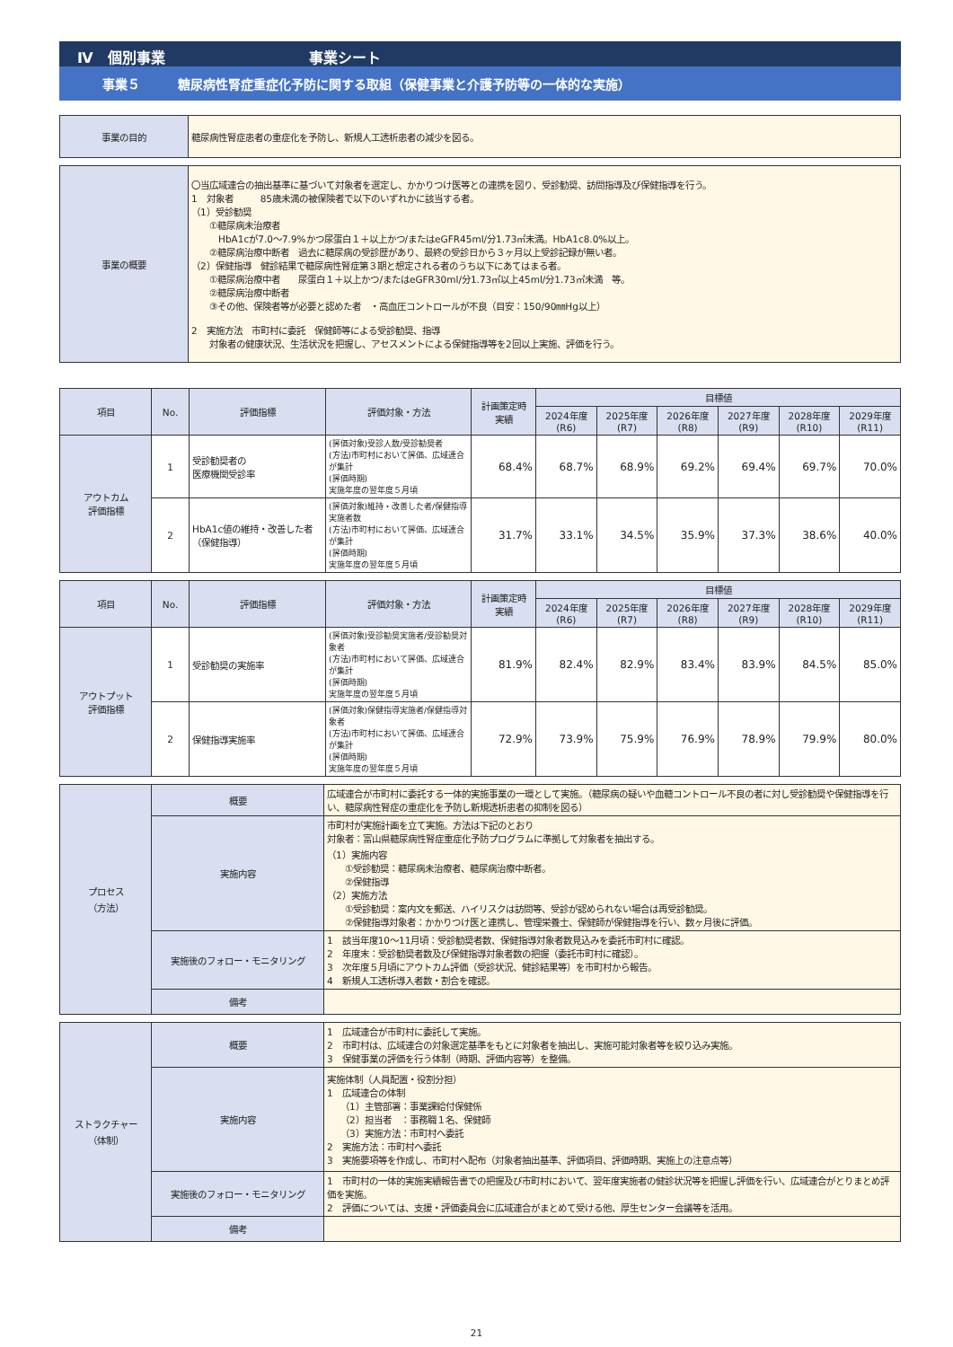Ⅳ　個別事業　　　　　　　　　　事業シート
事業５　　　糖尿病性腎症重症化予防に関する取組（保健事業と介護予防等の一体的な実施）
| 事業の目的 | 糖尿病性腎症患者の重症化を予防し、新規人工透析患者の減少を図る。 |
| 事業の概要 | 〇当広域連合の抽出基準に基づいて対象者を選定し、かかりつけ医等との連携を図り、受診勧奨、訪問指導及び保健指導を行う。 1 対象者 85歳未満の被保険者で以下のいずれかに該当する者。 （1）受診勧奨 ①糖尿病未治療者 HbA1cが7.0～7.9%かつ尿蛋白１＋以上かつ/またはeGFR45ml/分1.73㎡未満。HbA1c8.0%以上。 ②糖尿病治療中断者 過去に糖尿病の受診歴があり、最終の受診日から３ヶ月以上受診記録が無い者。 （2）保健指導 健診結果で糖尿病性腎症第３期と想定される者のうち以下にあてはまる者。 ①糖尿病治療中者 尿蛋白１＋以上かつ/またはeGFR30ml/分1.73㎡以上45ml/分1.73㎡未満 等。 ②糖尿病治療中断者 ③その他、保険者等が必要と認めた者 ・高血圧コントロールが不良（目安：150/90㎜Hg以上） 2 実施方法 市町村に委託 保健師等による受診勧奨、指導 対象者の健康状況、生活状況を把握し、アセスメントによる保健指導等を2回以上実施、評価を行う。 |
| 項目 | No. | 評価指標 | 評価対象・方法 | 計画策定時 実績 | 目標値 | | | | | |
| --- | --- | --- | --- | --- | --- | --- | --- | --- | --- | --- |
| | | | | | 2024年度 (R6) | 2025年度 (R7) | 2026年度 (R8) | 2027年度 (R9) | 2028年度 (R10) | 2029年度 (R11) |
| アウトカム 評価指標 | 1 | 受診勧奨者の 医療機関受診率 | (評価対象)受診人数/受診勧奨者 (方法)市町村において評価、広域連合が集計 (評価時期) 実施年度の翌年度５月頃 | 68.4% | 68.7% | 68.9% | 69.2% | 69.4% | 69.7% | 70.0% |
| | 2 | HbA1c値の維持・改善した者（保健指導） | (評価対象)維持・改善した者/保健指導実施者数 (方法)市町村において評価、広域連合が集計 (評価時期) 実施年度の翌年度５月頃 | 31.7% | 33.1% | 34.5% | 35.9% | 37.3% | 38.6% | 40.0% |
| 項目 | No. | 評価指標 | 評価対象・方法 | 計画策定時 実績 | 目標値 | | | | | |
| --- | --- | --- | --- | --- | --- | --- | --- | --- | --- | --- |
| | | | | | 2024年度 (R6) | 2025年度 (R7) | 2026年度 (R8) | 2027年度 (R9) | 2028年度 (R10) | 2029年度 (R11) |
| アウトプット 評価指標 | 1 | 受診勧奨の実施率 | (評価対象)受診勧奨実施者/受診勧奨対象者 (方法)市町村において評価、広域連合が集計 (評価時期) 実施年度の翌年度５月頃 | 81.9% | 82.4% | 82.9% | 83.4% | 83.9% | 84.5% | 85.0% |
| | 2 | 保健指導実施率 | (評価対象)保健指導実施者/保健指導対象者 (方法)市町村において評価、広域連合が集計 (評価時期) 実施年度の翌年度５月頃 | 72.9% | 73.9% | 75.9% | 76.9% | 78.9% | 79.9% | 80.0% |
| プロセス （方法） | 概要 | 広域連合が市町村に委託する一体的実施事業の一環として実施。（糖尿病の疑いや血糖コントロール不良の者に対し受診勧奨や保健指導を行い、糖尿病性腎症の重症化を予防し新規透析患者の抑制を図る） |
| | 実施内容 | 市町村が実施計画を立て実施。方法は下記のとおり 対象者：富山県糖尿病性腎症重症化予防プログラムに準拠して対象者を抽出する。 （1）実施内容 ①受診勧奨：糖尿病未治療者、糖尿病治療中断者。 ②保健指導 （2）実施方法 ①受診勧奨：案内文を郵送、ハイリスクは訪問等、受診が認められない場合は再受診勧奨。 ②保健指導対象者：かかりつけ医と連携し、管理栄養士、保健師が保健指導を行い、数ヶ月後に評価。 |
| | 実施後のフォロー・モニタリング | 1 該当年度10～11月頃：受診勧奨者数、保健指導対象者数見込みを委託市町村に確認。 2 年度末：受診勧奨者数及び保健指導対象者数の把握（委託市町村に確認）。 3 次年度５月頃にアウトカム評価（受診状況、健診結果等）を市町村から報告。 4 新規人工透析導入者数・割合を確認。 |
| | 備考 | |
| ストラクチャー （体制） | 概要 | 1 広域連合が市町村に委託して実施。 2 市町村は、広域連合の対象選定基準をもとに対象者を抽出し、実施可能対象者等を絞り込み実施。 3 保健事業の評価を行う体制（時期、評価内容等）を整備。 |
| | 実施内容 | 実施体制（人員配置・役割分担） 1 広域連合の体制 （1）主管部署：事業課給付保健係 （2）担当者 ：事務職１名、保健師 （3）実施方法：市町村へ委託 2 実施方法：市町村へ委託 3 実施要項等を作成し、市町村へ配布（対象者抽出基準、評価項目、評価時期、実施上の注意点等） |
| | 実施後のフォロー・モニタリング | 1 市町村の一体的実施実績報告書での把握及び市町村において、翌年度実施者の健診状況等を把握し評価を行い、広域連合がとりまとめ評価を実施。 2 評価については、支援・評価委員会に広域連合がまとめて受ける他、厚生センター会議等を活用。 |
| | 備考 | |
21